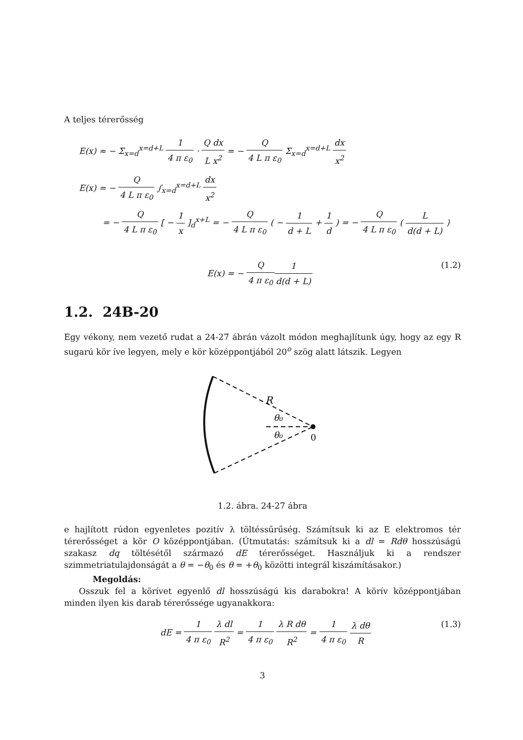A teljes térerősség
E(x) ≈ − Σ<sub>x=d</sub><sup>x=d+L</sup> 1 4 π ε<sub>0</sub> · Q dx L x<sup>2</sup> = − Q 4 L π ε<sub>0</sub> Σ<sub>x=d</sub><sup>x=d+L</sup> dx x<sup>2</sup>
E(x) = − Q 4 L π ε<sub>0</sub> ∫<sub>x=d</sub><sup>x=d+L</sup> dx x<sup>2</sup>
= − Q 4 L π ε<sub>0</sub> [ − 1 x ]<sub>d</sub><sup>x+L</sup> = − Q 4 L π ε<sub>0</sub> ( − 1 d + L + 1 d ) = − Q 4 L π ε<sub>0</sub> ( L d(d + L) )
E(x) = − Q 4 π ε<sub>0</sub>1 d(d + L) (1.2)
1.2. 24B-20
Egy vékony, nem vezető rudat a 24-27 ábrán vázolt módon meghajlítunk úgy, hogy az egy R sugarú kör íve legyen, mely e kör középpontjából 20<sup>o</sup> szög alatt látszik. Legyen
R
θ₀
θ₀
0
1.2. ábra. 24-27 ábra
e hajlított rúdon egyenletes pozitív λ töltéssűrűség. Számítsuk ki az E elektromos tér térerősséget a kör O középpontjában. (Útmutatás: számítsuk ki a dl = Rdθ hosszúságú szakasz dq töltésétől származó dE térerősséget. Használjuk ki a rendszer szimmetriatulajdonságát a θ = −θ<sub>0</sub> és θ = +θ<sub>0</sub> közötti integrál kiszámításakor.)
Megoldás:
Osszuk fel a körívet egyenlő dl hosszúságú kis darabokra! A körív középpontjában minden ilyen kis darab térerőssége ugyanakkora:
dE = 1 4 π ε<sub>0</sub> λ dl R<sup>2</sup> = 1 4 π ε<sub>0</sub> λ R dθ R<sup>2</sup> = 1 4 π ε<sub>0</sub> λ dθ R (1.3)
3